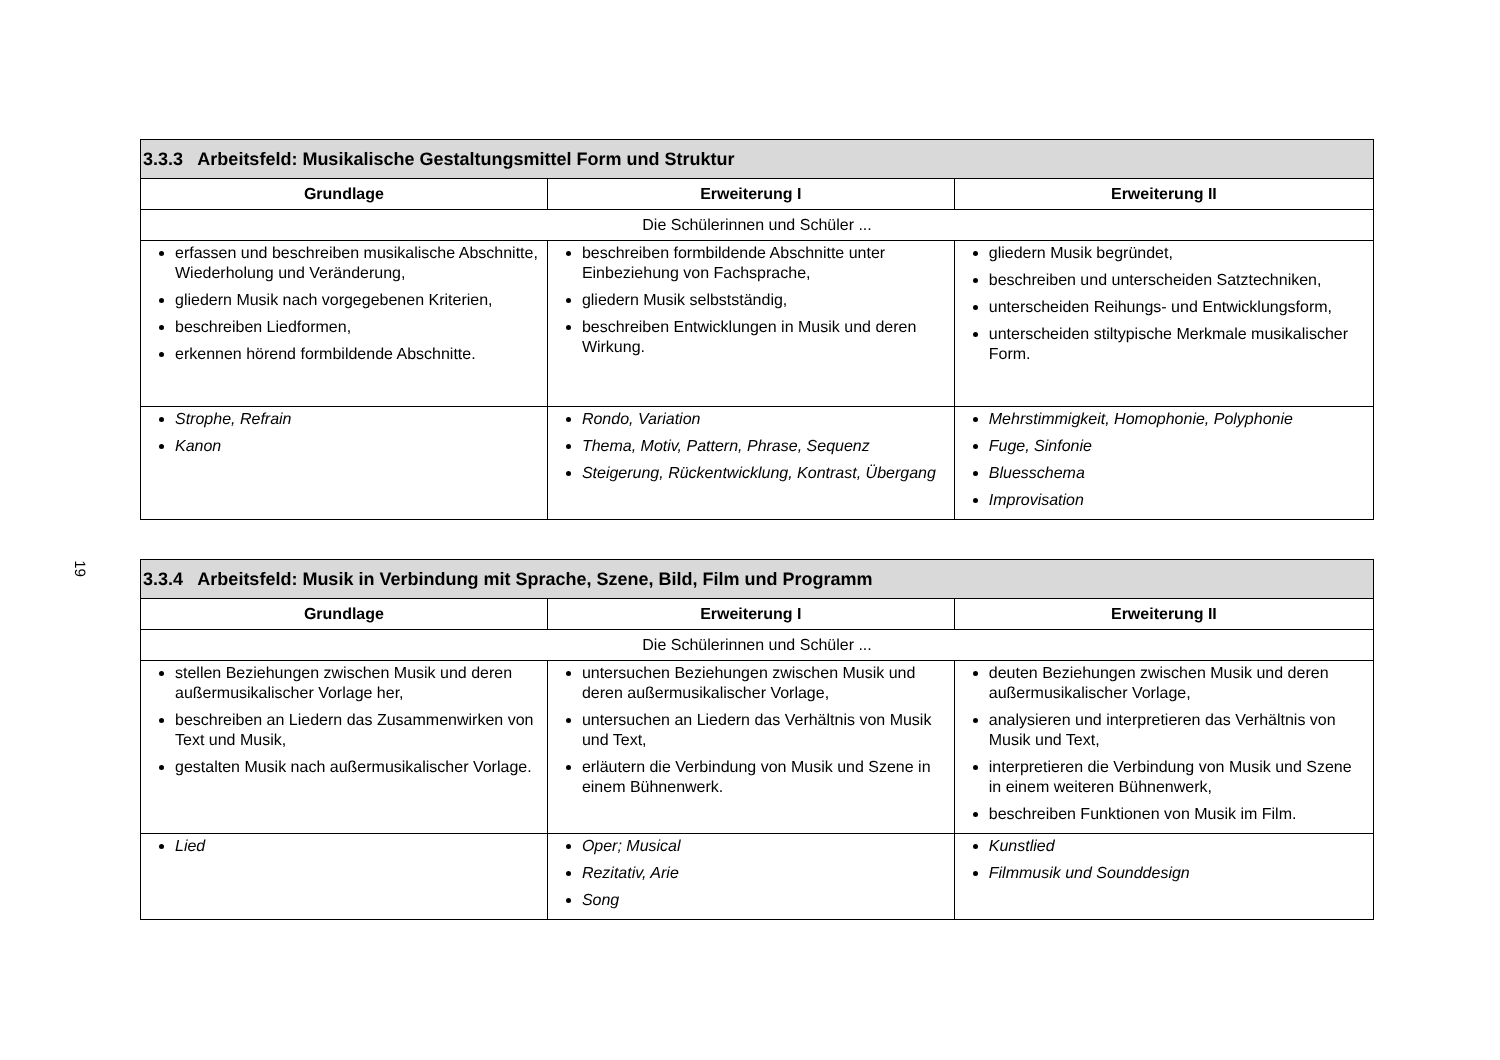19
| 3.3.3 Arbeitsfeld: Musikalische Gestaltungsmittel Form und Struktur | | |
| --- | --- | --- |
| Grundlage | Erweiterung I | Erweiterung II |
| Die Schülerinnen und Schüler ... | | |
| erfassen und beschreiben musikalische Abschnitte, Wiederholung und Veränderung, gliedern Musik nach vorgegebenen Kriterien, beschreiben Liedformen, erkennen hörend formbildende Abschnitte. | beschreiben formbildende Abschnitte unter Einbeziehung von Fachsprache, gliedern Musik selbstständig, beschreiben Entwicklungen in Musik und deren Wirkung. | gliedern Musik begründet, beschreiben und unterscheiden Satztechniken, unterscheiden Reihungs- und Entwicklungsform, unterscheiden stiltypische Merkmale musikalischer Form. |
| Strophe, Refrain Kanon | Rondo, Variation Thema, Motiv, Pattern, Phrase, Sequenz Steigerung, Rückentwicklung, Kontrast, Übergang | Mehrstimmigkeit, Homophonie, Polyphonie Fuge, Sinfonie Bluesschema Improvisation |
| 3.3.4 Arbeitsfeld: Musik in Verbindung mit Sprache, Szene, Bild, Film und Programm | | |
| --- | --- | --- |
| Grundlage | Erweiterung I | Erweiterung II |
| Die Schülerinnen und Schüler ... | | |
| stellen Beziehungen zwischen Musik und deren außermusikalischer Vorlage her, beschreiben an Liedern das Zusammenwirken von Text und Musik, gestalten Musik nach außermusikalischer Vorlage. | untersuchen Beziehungen zwischen Musik und deren außermusikalischer Vorlage, untersuchen an Liedern das Verhältnis von Musik und Text, erläutern die Verbindung von Musik und Szene in einem Bühnenwerk. | deuten Beziehungen zwischen Musik und deren außermusikalischer Vorlage, analysieren und interpretieren das Verhältnis von Musik und Text, interpretieren die Verbindung von Musik und Szene in einem weiteren Bühnenwerk, beschreiben Funktionen von Musik im Film. |
| Lied | Oper; Musical Rezitativ, Arie Song | Kunstlied Filmmusik und Sounddesign |